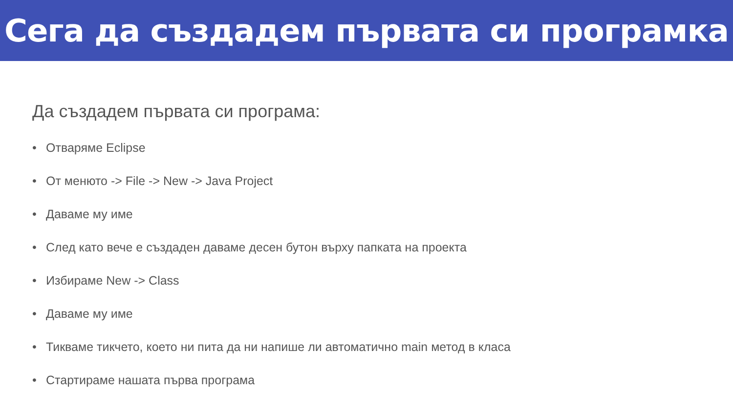Сега да създадем първата си програмка
Да създадем първата си програма:
• Отваряме Eclipse
• От менюто -> File -> New -> Java Project
• Даваме му име
• След като вече е създаден даваме десен бутон върху папката на проекта
• Избираме New -> Class
• Даваме му име
• Тикваме тикчето, което ни пита да ни напише ли автоматично main метод в класа
• Стартираме нашата първа програма